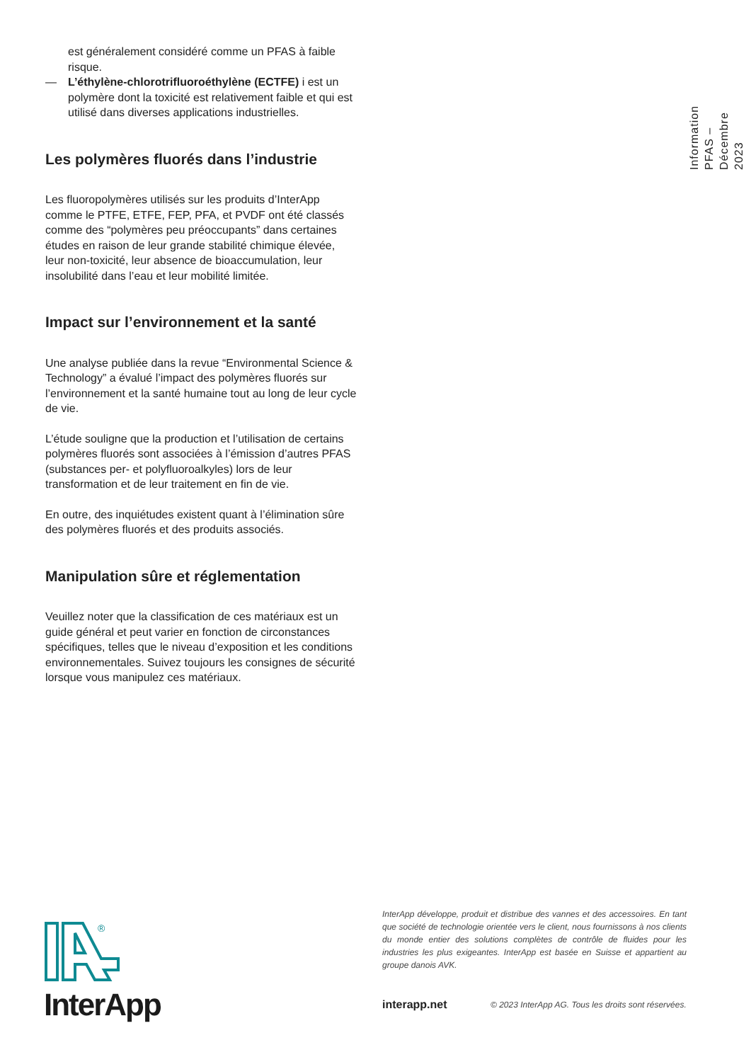est généralement considéré comme un PFAS à faible risque.
— L’éthylène-chlorotrifluoroéthylène (ECTFE) i est un polymère dont la toxicité est relativement faible et qui est utilisé dans diverses applications industrielles.
Les polymères fluorés dans l’industrie
Les fluoropolymères utilisés sur les produits d’InterApp comme le PTFE, ETFE, FEP, PFA, et PVDF ont été classés comme des “polymères peu préoccupants” dans certaines études en raison de leur grande stabilité chimique élevée, leur non-toxicité, leur absence de bioaccumulation, leur insolubilité dans l’eau et leur mobilité limitée.
Impact sur l’environnement et la santé
Une analyse publiée dans la revue “Environmental Science & Technology” a évalué l’impact des polymères fluorés sur l’environnement et la santé humaine tout au long de leur cycle de vie.
L’étude souligne que la production et l’utilisation de certains polymères fluorés sont associées à l’émission d’autres PFAS (substances per- et polyfluoroalkyles) lors de leur transformation et de leur traitement en fin de vie.
En outre, des inquiétudes existent quant à l’élimination sûre des polymères fluorés et des produits associés.
Manipulation sûre et réglementation
Veuillez noter que la classification de ces matériaux est un guide général et peut varier en fonction de circonstances spécifiques, telles que le niveau d’exposition et les conditions environnementales. Suivez toujours les consignes de sécurité lorsque vous manipulez ces matériaux.
Information PFAS –
Décembre 2023
®
InterApp
InterApp développe, produit et distribue des vannes et des accessoires. En tant que société de technologie orientée vers le client, nous fournissons à nos clients du monde entier des solutions complètes de contrôle de fluides pour les industries les plus exigeantes. InterApp est basée en Suisse et appartient au groupe danois AVK.
interapp.net
© 2023 InterApp AG. Tous les droits sont réservées.